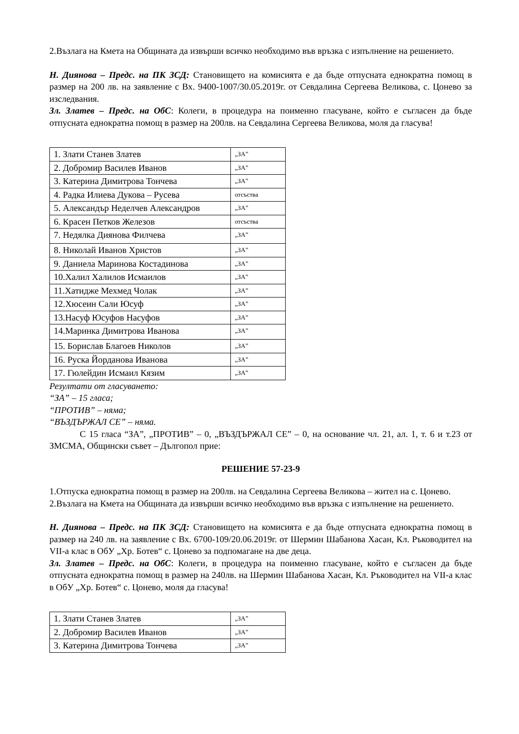2.Възлага на Кмета на Общината да извърши всичко необходимо във връзка с изпълнение на решението.
Н. Диянова – Предс. на ПК ЗСД: Становището на комисията е да бъде отпусната еднократна помощ в размер на 200 лв. на заявление с Вх. 9400-1007/30.05.2019г. от Севдалина Сергеева Великова, с. Цонево за изследвания.
Зл. Златев – Предс. на ОбС: Колеги, в процедура на поименно гласуване, който е съгласен да бъде отпусната еднократна помощ в размер на 200лв. на Севдалина Сергеева Великова, моля да гласува!
| 1. Злати Станев Златев | „ЗА” |
| 2. Добромир Василев Иванов | „ЗА” |
| 3. Катерина Димитрова Тончева | „ЗА” |
| 4. Радка Илиева Дукова – Русева | отсъства |
| 5. Александър Неделчев Александров | „ЗА” |
| 6. Красен Петков Железов | отсъства |
| 7. Недялка Диянова Филчева | „ЗА” |
| 8. Николай Иванов Христов | „ЗА” |
| 9. Даниела Маринова Костадинова | „ЗА” |
| 10.Халил Халилов Исмаилов | „ЗА” |
| 11.Хатидже Мехмед Чолак | „ЗА” |
| 12.Хюсеин Сали Юсуф | „ЗА” |
| 13.Насуф Юсуфов Насуфов | „ЗА” |
| 14.Маринка Димитрова Иванова | „ЗА” |
| 15. Борислав Благоев Николов | „ЗА” |
| 16. Руска Йорданова Иванова | „ЗА” |
| 17. Гюлейдин Исмаил Кязим | „ЗА” |
Резултати от гласуването:
“ЗА” – 15 гласа;
“ПРОТИВ” – няма;
“ВЪЗДЪРЖАЛ СЕ” – няма.
С 15 гласа “ЗА”, „ПРОТИВ” – 0, „ВЪЗДЪРЖАЛ СЕ” – 0, на основание чл. 21, ал. 1, т. 6 и т.23 от ЗМСМА, Общински съвет – Дългопол прие:
РЕШЕНИЕ 57-23-9
1.Отпуска еднократна помощ в размер на 200лв. на Севдалина Сергеева Великова – жител на с. Цонево.
2.Възлага на Кмета на Общината да извърши всичко необходимо във връзка с изпълнение на решението.
Н. Диянова – Предс. на ПК ЗСД: Становището на комисията е да бъде отпусната еднократна помощ в размер на 240 лв. на заявление с Вх. 6700-109/20.06.2019г. от Шермин Шабанова Хасан, Кл. Ръководител на VII-а клас в ОбУ „Хр. Ботев“ с. Цонево за подпомагане на две деца.
Зл. Златев – Предс. на ОбС: Колеги, в процедура на поименно гласуване, който е съгласен да бъде отпусната еднократна помощ в размер на 240лв. на Шермин Шабанова Хасан, Кл. Ръководител на VII-а клас в ОбУ „Хр. Ботев“ с. Цонево, моля да гласува!
| 1. Злати Станев Златев | „ЗА” |
| 2. Добромир Василев Иванов | „ЗА” |
| 3. Катерина Димитрова Тончева | „ЗА” |